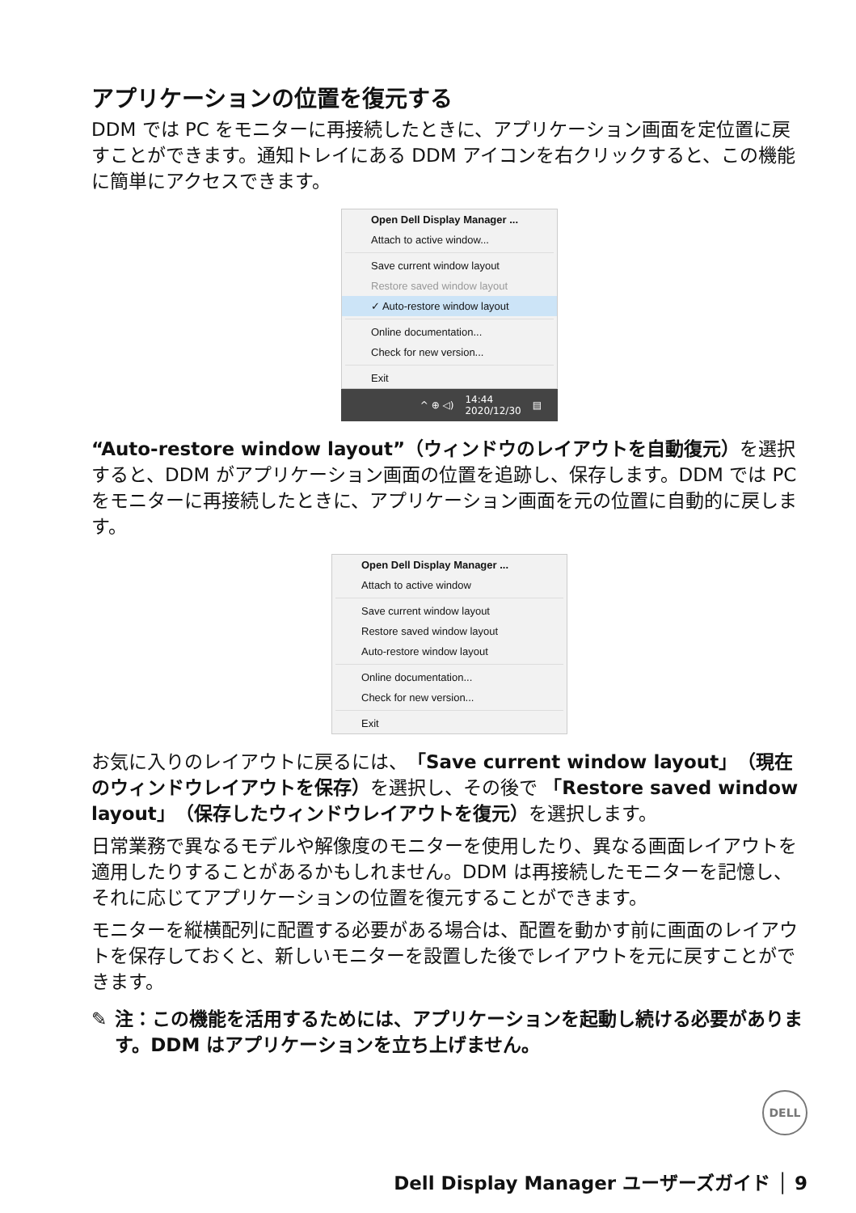アプリケーションの位置を復元する
DDM では PC をモニターに再接続したときに、アプリケーション画面を定位置に戻すことができます。通知トレイにある DDM アイコンを右クリックすると、この機能に簡単にアクセスできます。
Open Dell Display Manager ...
Attach to active window...
Save current window layout
Restore saved window layout
✓ Auto-restore window layout
Online documentation...
Check for new version...
Exit
^ ⊕ ◁) 14:44
2020/12/30 ▤
“Auto-restore window layout”（ウィンドウのレイアウトを自動復元）を選択すると、DDM がアプリケーション画面の位置を追跡し、保存します。DDM では PC をモニターに再接続したときに、アプリケーション画面を元の位置に自動的に戻します。
Open Dell Display Manager ...
Attach to active window
Save current window layout
Restore saved window layout
Auto-restore window layout
Online documentation...
Check for new version...
Exit
お気に入りのレイアウトに戻るには、「Save current window layout」（現在のウィンドウレイアウトを保存）を選択し、その後で 「Restore saved window layout」（保存したウィンドウレイアウトを復元）を選択します。
日常業務で異なるモデルや解像度のモニターを使用したり、異なる画面レイアウトを適用したりすることがあるかもしれません。DDM は再接続したモニターを記憶し、それに応じてアプリケーションの位置を復元することができます。
モニターを縦横配列に配置する必要がある場合は、配置を動かす前に画面のレイアウトを保存しておくと、新しいモニターを設置した後でレイアウトを元に戻すことができます。
✎ 注：この機能を活用するためには、アプリケーションを起動し続ける必要があります。DDM はアプリケーションを立ち上げません。
DELL
Dell Display Manager ユーザーズガイド │ 9